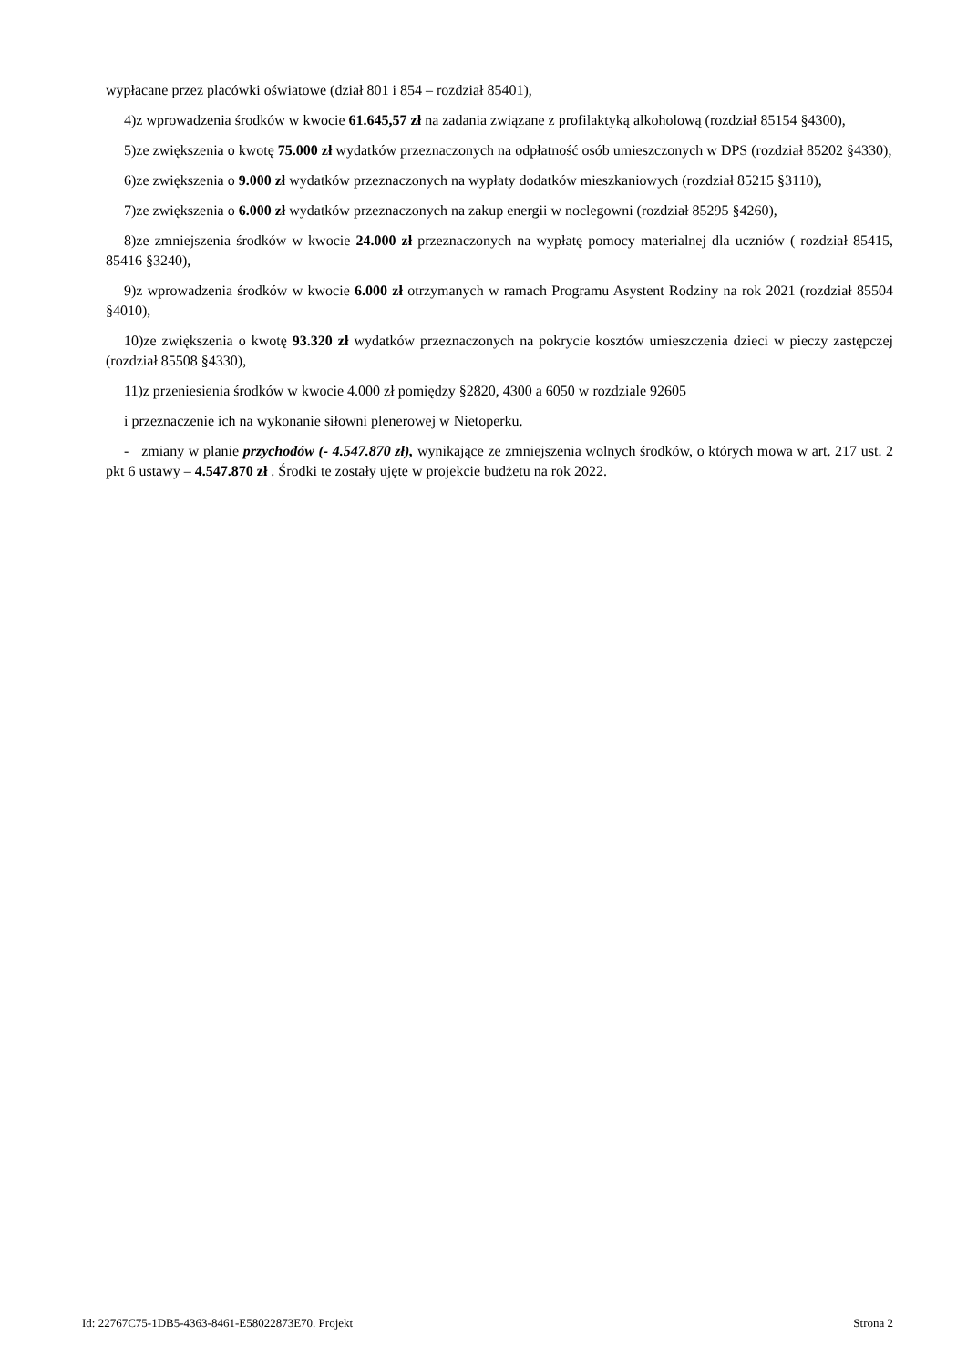wypłacane przez placówki oświatowe (dział 801 i 854 – rozdział 85401),
4)z wprowadzenia środków w kwocie 61.645,57 zł na zadania związane z profilaktyką alkoholową (rozdział 85154 §4300),
5)ze zwiększenia o kwotę 75.000 zł wydatków przeznaczonych na odpłatność osób umieszczonych w DPS (rozdział 85202 §4330),
6)ze zwiększenia o 9.000 zł wydatków przeznaczonych na wypłaty dodatków mieszkaniowych (rozdział 85215 §3110),
7)ze zwiększenia o 6.000 zł wydatków przeznaczonych na zakup energii w noclegowni (rozdział 85295 §4260),
8)ze zmniejszenia środków w kwocie 24.000 zł przeznaczonych na wypłatę pomocy materialnej dla uczniów ( rozdział 85415, 85416 §3240),
9)z wprowadzenia środków w kwocie 6.000 zł otrzymanych w ramach Programu Asystent Rodziny na rok 2021 (rozdział 85504 §4010),
10)ze zwiększenia o kwotę 93.320 zł wydatków przeznaczonych na pokrycie kosztów umieszczenia dzieci w pieczy zastępczej (rozdział 85508 §4330),
11)z przeniesienia środków w kwocie 4.000 zł pomiędzy §2820, 4300 a 6050 w rozdziale 92605
i przeznaczenie ich na wykonanie siłowni plenerowej w Nietoperku.
- zmiany w planie przychodów (- 4.547.870 zł), wynikające ze zmniejszenia wolnych środków, o których mowa w art. 217 ust. 2 pkt 6 ustawy – 4.547.870 zł . Środki te zostały ujęte w projekcie budżetu na rok 2022.
Id: 22767C75-1DB5-4363-8461-E58022873E70. Projekt Strona 2